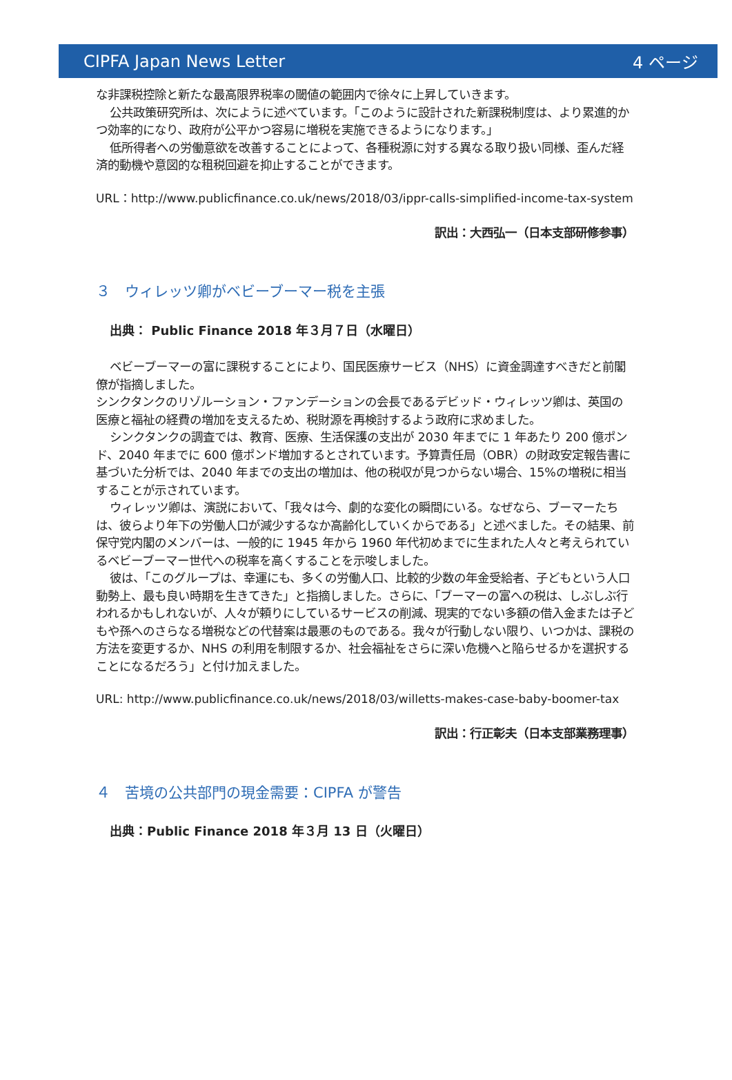CIPFA Japan News Letter 4 ページ
な非課税控除と新たな最高限界税率の閾値の範囲内で徐々に上昇していきます。
公共政策研究所は、次にように述べています。「このように設計された新課税制度は、より累進的かつ効率的になり、政府が公平かつ容易に増税を実施できるようになります。」
低所得者への労働意欲を改善することによって、各種税源に対する異なる取り扱い同様、歪んだ経済的動機や意図的な租税回避を抑止することができます。
URL：http://www.publicfinance.co.uk/news/2018/03/ippr-calls-simplified-income-tax-system
訳出：大西弘一（日本支部研修参事）
３　ウィレッツ卿がベビーブーマー税を主張
出典： Public Finance 2018 年３月７日（水曜日）
ベビーブーマーの富に課税することにより、国民医療サービス（NHS）に資金調達すべきだと前閣僚が指摘しました。
シンクタンクのリゾルーション・ファンデーションの会長であるデビッド・ウィレッツ卿は、英国の医療と福祉の経費の増加を支えるため、税財源を再検討するよう政府に求めました。
シンクタンクの調査では、教育、医療、生活保護の支出が 2030 年までに 1 年あたり 200 億ポンド、2040 年までに 600 億ポンド増加するとされています。予算責任局（OBR）の財政安定報告書に基づいた分析では、2040 年までの支出の増加は、他の税収が見つからない場合、15%の増税に相当することが示されています。
ウィレッツ卿は、演説において、「我々は今、劇的な変化の瞬間にいる。なぜなら、ブーマーたちは、彼らより年下の労働人口が減少するなか高齢化していくからである」と述べました。その結果、前保守党内閣のメンバーは、一般的に 1945 年から 1960 年代初めまでに生まれた人々と考えられているベビーブーマー世代への税率を高くすることを示唆しました。
彼は、「このグループは、幸運にも、多くの労働人口、比較的少数の年金受給者、子どもという人口動勢上、最も良い時期を生きてきた」と指摘しました。さらに、「ブーマーの富への税は、しぶしぶ行われるかもしれないが、人々が頼りにしているサービスの削減、現実的でない多額の借入金または子どもや孫へのさらなる増税などの代替案は最悪のものである。我々が行動しない限り、いつかは、課税の方法を変更するか、NHS の利用を制限するか、社会福祉をさらに深い危機へと陥らせるかを選択することになるだろう」と付け加えました。
URL: http://www.publicfinance.co.uk/news/2018/03/willetts-makes-case-baby-boomer-tax
訳出：行正彰夫（日本支部業務理事）
４　苦境の公共部門の現金需要：CIPFA が警告
出典：Public Finance 2018 年３月 13 日（火曜日）